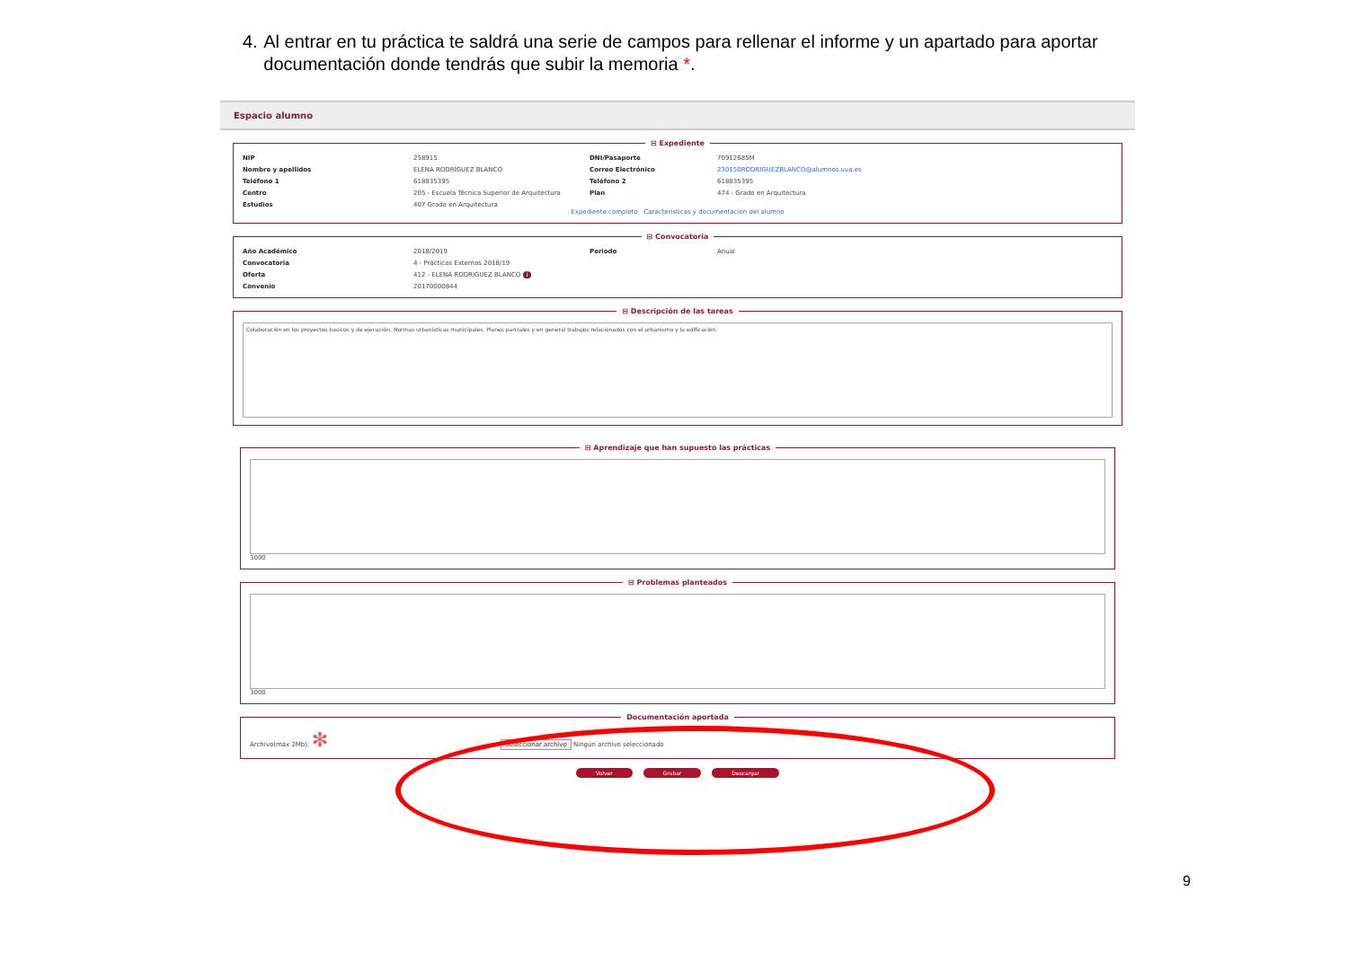4. Al entrar en tu práctica te saldrá una serie de campos para rellenar el informe y un apartado para aportar documentación donde tendrás que subir la memoria *.
Espacio alumno
⊟ Expediente
NIP 258915 DNI/Pasaporte 70912685M Nombre y apellidos ELENA RODRÍGUEZ BLANCO Correo Electrónico 230150RODRIGUEZBLANCO@alumnos.uva.es Teléfono 1 618835395 Teléfono 2 618835395 Centro 205 - Escuela Técnica Superior de Arquitectura Plan 474 - Grado en Arquitectura Estudios 407 Grado en Arquitectura
Expediente completo Características y documentación del alumno
⊟ Convocatoria
Año Académico 2018/2019 Periodo Anual Convocatoria 4 - Prácticas Externas 2018/19 Oferta 412 - ELENA RODRIGUEZ BLANCO i Convenio 20170000844
⊟ Descripción de las tareas
Colaboración en los proyectos basicos y de ejecución. Normas urbanísticas municipales. Planes parciales y en general trabajos relacionados con el urbanismo y la edificación.
⊟ Aprendizaje que han supuesto las prácticas
3000 ⊟ Problemas planteados
3000 Documentación aportada Archivo(máx 2Mb): ✻ Seleccionar archivo Ningún archivo seleccionado
Volver Grabar Descargar
9